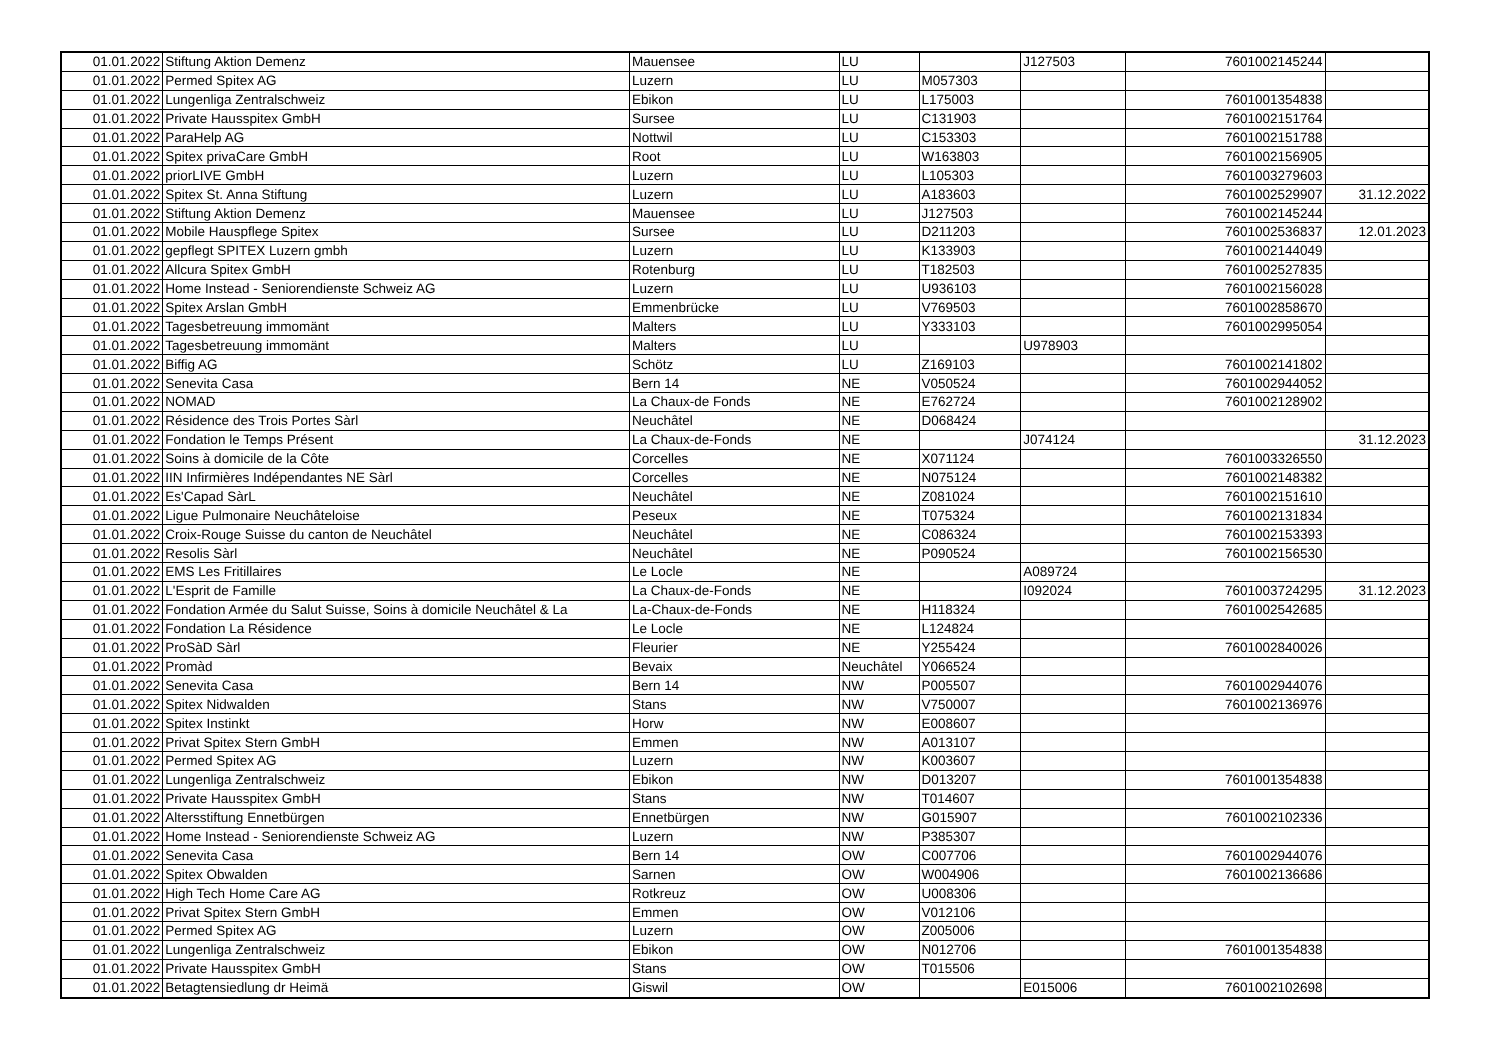| 01.01.2022 | Stiftung Aktion Demenz | Mauensee | LU | | J127503 | 7601002145244 | |
| 01.01.2022 | Permed Spitex AG | Luzern | LU | M057303 | | | |
| 01.01.2022 | Lungenliga Zentralschweiz | Ebikon | LU | L175003 | | 7601001354838 | |
| 01.01.2022 | Private Hausspitex GmbH | Sursee | LU | C131903 | | 7601002151764 | |
| 01.01.2022 | ParaHelp AG | Nottwil | LU | C153303 | | 7601002151788 | |
| 01.01.2022 | Spitex privaCare GmbH | Root | LU | W163803 | | 7601002156905 | |
| 01.01.2022 | priorLIVE GmbH | Luzern | LU | L105303 | | 7601003279603 | |
| 01.01.2022 | Spitex St. Anna Stiftung | Luzern | LU | A183603 | | 7601002529907 | 31.12.2022 |
| 01.01.2022 | Stiftung Aktion Demenz | Mauensee | LU | J127503 | | 7601002145244 | |
| 01.01.2022 | Mobile Hauspflege Spitex | Sursee | LU | D211203 | | 7601002536837 | 12.01.2023 |
| 01.01.2022 | gepflegt SPITEX Luzern gmbh | Luzern | LU | K133903 | | 7601002144049 | |
| 01.01.2022 | Allcura Spitex GmbH | Rotenburg | LU | T182503 | | 7601002527835 | |
| 01.01.2022 | Home Instead - Seniorendienste Schweiz AG | Luzern | LU | U936103 | | 7601002156028 | |
| 01.01.2022 | Spitex Arslan GmbH | Emmenbrücke | LU | V769503 | | 7601002858670 | |
| 01.01.2022 | Tagesbetreuung immomänt | Malters | LU | Y333103 | | 7601002995054 | |
| 01.01.2022 | Tagesbetreuung immomänt | Malters | LU | | U978903 | | |
| 01.01.2022 | Biffig AG | Schötz | LU | Z169103 | | 7601002141802 | |
| 01.01.2022 | Senevita Casa | Bern 14 | NE | V050524 | | 7601002944052 | |
| 01.01.2022 | NOMAD | La Chaux-de Fonds | NE | E762724 | | 7601002128902 | |
| 01.01.2022 | Résidence des Trois Portes Sàrl | Neuchâtel | NE | D068424 | | | |
| 01.01.2022 | Fondation le Temps Présent | La Chaux-de-Fonds | NE | | J074124 | | 31.12.2023 |
| 01.01.2022 | Soins à domicile de la Côte | Corcelles | NE | X071124 | | 7601003326550 | |
| 01.01.2022 | IIN Infirmières Indépendantes NE Sàrl | Corcelles | NE | N075124 | | 7601002148382 | |
| 01.01.2022 | Es'Capad SàrL | Neuchâtel | NE | Z081024 | | 7601002151610 | |
| 01.01.2022 | Ligue Pulmonaire Neuchâteloise | Peseux | NE | T075324 | | 7601002131834 | |
| 01.01.2022 | Croix-Rouge Suisse du canton de Neuchâtel | Neuchâtel | NE | C086324 | | 7601002153393 | |
| 01.01.2022 | Resolis Sàrl | Neuchâtel | NE | P090524 | | 7601002156530 | |
| 01.01.2022 | EMS Les Fritillaires | Le Locle | NE | | A089724 | | |
| 01.01.2022 | L'Esprit de Famille | La Chaux-de-Fonds | NE | | I092024 | 7601003724295 | 31.12.2023 |
| 01.01.2022 | Fondation Armée du Salut Suisse, Soins à domicile Neuchâtel & La | La-Chaux-de-Fonds | NE | H118324 | | 7601002542685 | |
| 01.01.2022 | Fondation La Résidence | Le Locle | NE | L124824 | | | |
| 01.01.2022 | ProSàD Sàrl | Fleurier | NE | Y255424 | | 7601002840026 | |
| 01.01.2022 | Promàd | Bevaix | Neuchâtel | Y066524 | | | |
| 01.01.2022 | Senevita Casa | Bern 14 | NW | P005507 | | 7601002944076 | |
| 01.01.2022 | Spitex Nidwalden | Stans | NW | V750007 | | 7601002136976 | |
| 01.01.2022 | Spitex Instinkt | Horw | NW | E008607 | | | |
| 01.01.2022 | Privat Spitex Stern GmbH | Emmen | NW | A013107 | | | |
| 01.01.2022 | Permed Spitex AG | Luzern | NW | K003607 | | | |
| 01.01.2022 | Lungenliga Zentralschweiz | Ebikon | NW | D013207 | | 7601001354838 | |
| 01.01.2022 | Private Hausspitex GmbH | Stans | NW | T014607 | | | |
| 01.01.2022 | Altersstiftung Ennetbürgen | Ennetbürgen | NW | G015907 | | 7601002102336 | |
| 01.01.2022 | Home Instead - Seniorendienste Schweiz AG | Luzern | NW | P385307 | | | |
| 01.01.2022 | Senevita Casa | Bern 14 | OW | C007706 | | 7601002944076 | |
| 01.01.2022 | Spitex Obwalden | Sarnen | OW | W004906 | | 7601002136686 | |
| 01.01.2022 | High Tech Home Care AG | Rotkreuz | OW | U008306 | | | |
| 01.01.2022 | Privat Spitex Stern GmbH | Emmen | OW | V012106 | | | |
| 01.01.2022 | Permed Spitex AG | Luzern | OW | Z005006 | | | |
| 01.01.2022 | Lungenliga Zentralschweiz | Ebikon | OW | N012706 | | 7601001354838 | |
| 01.01.2022 | Private Hausspitex GmbH | Stans | OW | T015506 | | | |
| 01.01.2022 | Betagtensiedlung dr Heimä | Giswil | OW | | E015006 | 7601002102698 | |